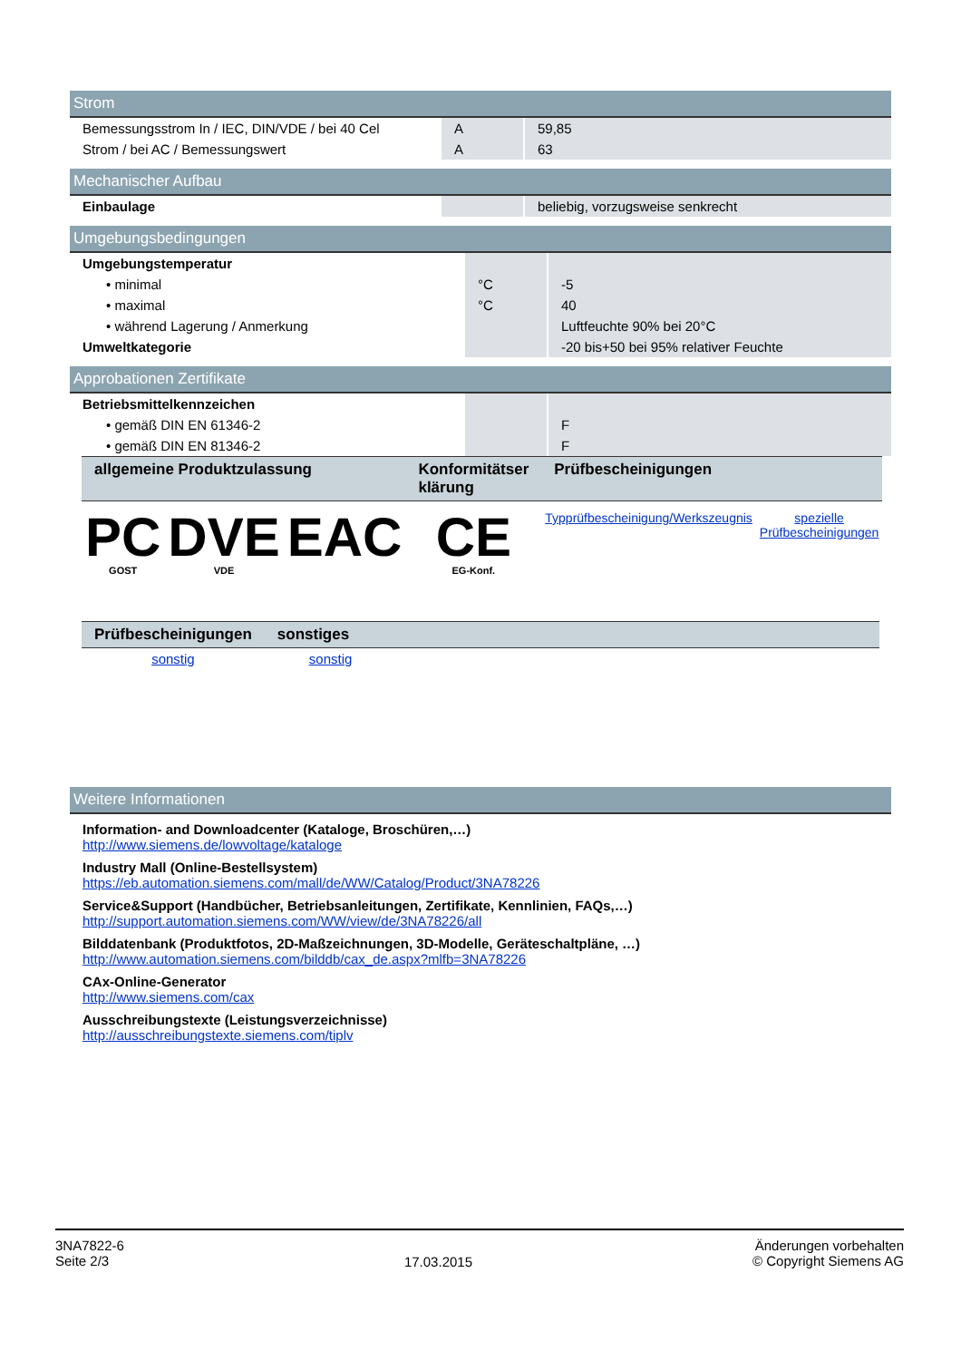Strom
| Bemessungsstrom In / IEC, DIN/VDE / bei 40 Cel | A | 59,85 |
| Strom / bei AC / Bemessungswert | A | 63 |
Mechanischer Aufbau
| Einbaulage | | beliebig, vorzugsweise senkrecht |
Umgebungsbedingungen
| Umgebungstemperatur | | |
| • minimal | °C | -5 |
| • maximal | °C | 40 |
| • während Lagerung / Anmerkung | | Luftfeuchte 90% bei 20°C |
| Umweltkategorie | | -20 bis+50 bei 95% relativer Feuchte |
Approbationen Zertifikate
| Betriebsmittelkennzeichen | | |
| • gemäß DIN EN 61346-2 | | F |
| • gemäß DIN EN 81346-2 | | F |
| allgemeine Produktzulassung | | | Konformitätser klärung | Prüfbescheinigungen | |
| --- | --- | --- | --- | --- | --- |
| PC GOST | DVE VDE | EAC | CE EG-Konf. | Typprüfbescheinigung/Werkszeugnis | spezielle Prüfbescheinigungen |
| Prüfbescheinigungen | sonstiges |
| --- | --- |
| sonstig | sonstig |
Weitere Informationen
Information- and Downloadcenter (Kataloge, Broschüren,…)
http://www.siemens.de/lowvoltage/kataloge
Industry Mall (Online-Bestellsystem)
https://eb.automation.siemens.com/mall/de/WW/Catalog/Product/3NA78226
Service&Support (Handbücher, Betriebsanleitungen, Zertifikate, Kennlinien, FAQs,…)
http://support.automation.siemens.com/WW/view/de/3NA78226/all
Bilddatenbank (Produktfotos, 2D-Maßzeichnungen, 3D-Modelle, Geräteschaltpläne, …)
http://www.automation.siemens.com/bilddb/cax_de.aspx?mlfb=3NA78226
CAx-Online-Generator
http://www.siemens.com/cax
Ausschreibungstexte (Leistungsverzeichnisse)
http://ausschreibungstexte.siemens.com/tiplv
3NA7822-6
Seite 2/3
17.03.2015
Änderungen vorbehalten
© Copyright Siemens AG